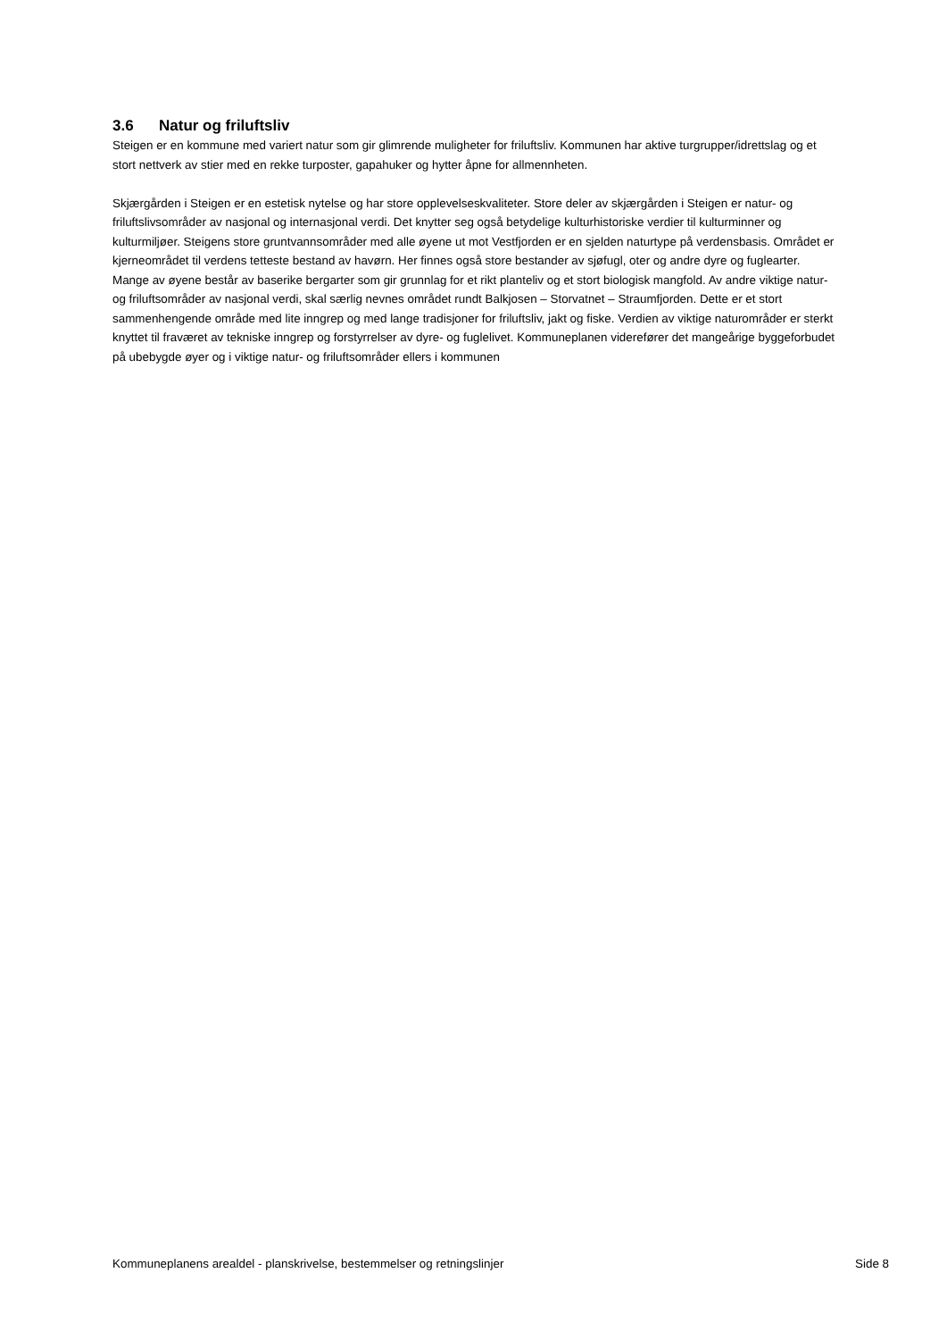3.6 Natur og friluftsliv
Steigen er en kommune med variert natur som gir glimrende muligheter for friluftsliv. Kommunen har aktive turgrupper/idrettslag og et stort nettverk av stier med en rekke turposter, gapahuker og hytter åpne for allmennheten.
Skjærgården i Steigen er en estetisk nytelse og har store opplevelseskvaliteter. Store deler av skjærgården i Steigen er natur- og friluftslivsområder av nasjonal og internasjonal verdi. Det knytter seg også betydelige kulturhistoriske verdier til kulturminner og kulturmiljøer. Steigens store gruntvannsområder med alle øyene ut mot Vestfjorden er en sjelden naturtype på verdensbasis. Området er kjerneområdet til verdens tetteste bestand av havørn. Her finnes også store bestander av sjøfugl, oter og andre dyre og fuglearter. Mange av øyene består av baserike bergarter som gir grunnlag for et rikt planteliv og et stort biologisk mangfold. Av andre viktige natur- og friluftsområder av nasjonal verdi, skal særlig nevnes området rundt Balkjosen – Storvatnet – Straumfjorden. Dette er et stort sammenhengende område med lite inngrep og med lange tradisjoner for friluftsliv, jakt og fiske. Verdien av viktige naturområder er sterkt knyttet til fraværet av tekniske inngrep og forstyrrelser av dyre- og fuglelivet. Kommuneplanen viderefører det mangeårige byggeforbudet på ubebygde øyer og i viktige natur- og friluftsområder ellers i kommunen
Kommuneplanens arealdel - planskrivelse, bestemmelser og retningslinjer Side 8